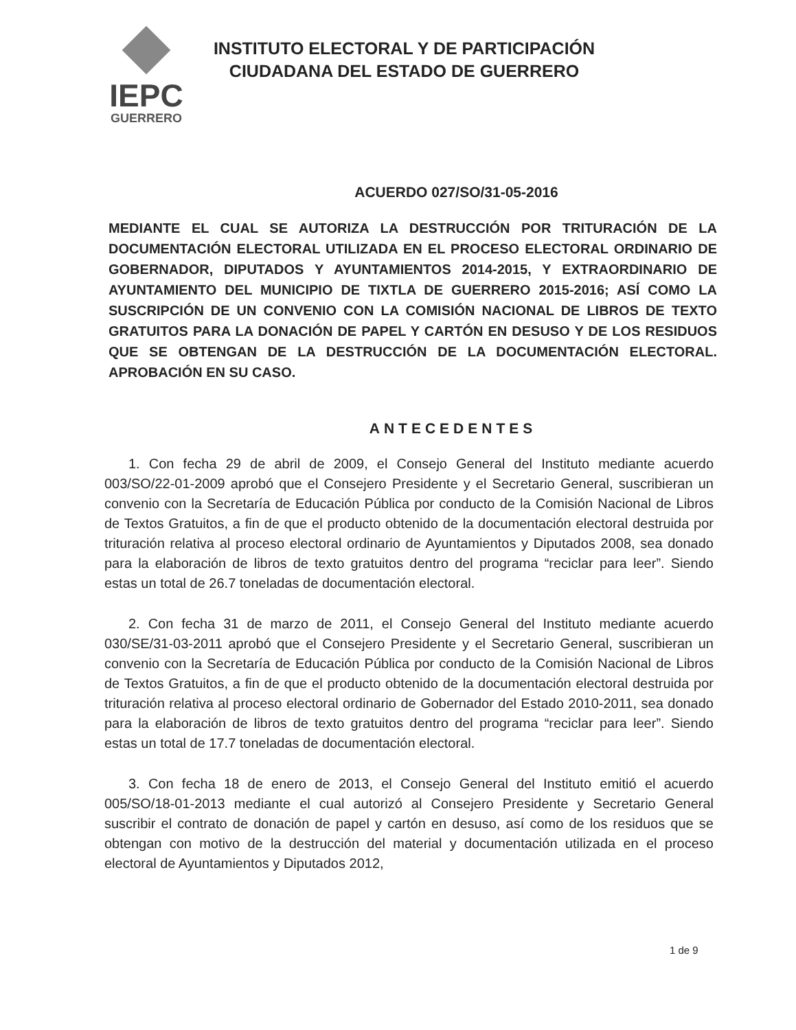IEPC
GUERRERO
INSTITUTO ELECTORAL Y DE PARTICIPACIÓN
CIUDADANA DEL ESTADO DE GUERRERO
ACUERDO 027/SO/31-05-2016
MEDIANTE EL CUAL SE AUTORIZA LA DESTRUCCIÓN POR TRITURACIÓN DE LA DOCUMENTACIÓN ELECTORAL UTILIZADA EN EL PROCESO ELECTORAL ORDINARIO DE GOBERNADOR, DIPUTADOS Y AYUNTAMIENTOS 2014-2015, Y EXTRAORDINARIO DE AYUNTAMIENTO DEL MUNICIPIO DE TIXTLA DE GUERRERO 2015-2016; ASÍ COMO LA SUSCRIPCIÓN DE UN CONVENIO CON LA COMISIÓN NACIONAL DE LIBROS DE TEXTO GRATUITOS PARA LA DONACIÓN DE PAPEL Y CARTÓN EN DESUSO Y DE LOS RESIDUOS QUE SE OBTENGAN DE LA DESTRUCCIÓN DE LA DOCUMENTACIÓN ELECTORAL. APROBACIÓN EN SU CASO.
ANTECEDENTES
1. Con fecha 29 de abril de 2009, el Consejo General del Instituto mediante acuerdo 003/SO/22-01-2009 aprobó que el Consejero Presidente y el Secretario General, suscribieran un convenio con la Secretaría de Educación Pública por conducto de la Comisión Nacional de Libros de Textos Gratuitos, a fin de que el producto obtenido de la documentación electoral destruida por trituración relativa al proceso electoral ordinario de Ayuntamientos y Diputados 2008, sea donado para la elaboración de libros de texto gratuitos dentro del programa “reciclar para leer”. Siendo estas un total de 26.7 toneladas de documentación electoral.
2. Con fecha 31 de marzo de 2011, el Consejo General del Instituto mediante acuerdo 030/SE/31-03-2011 aprobó que el Consejero Presidente y el Secretario General, suscribieran un convenio con la Secretaría de Educación Pública por conducto de la Comisión Nacional de Libros de Textos Gratuitos, a fin de que el producto obtenido de la documentación electoral destruida por trituración relativa al proceso electoral ordinario de Gobernador del Estado 2010-2011, sea donado para la elaboración de libros de texto gratuitos dentro del programa “reciclar para leer”. Siendo estas un total de 17.7 toneladas de documentación electoral.
3. Con fecha 18 de enero de 2013, el Consejo General del Instituto emitió el acuerdo 005/SO/18-01-2013 mediante el cual autorizó al Consejero Presidente y Secretario General suscribir el contrato de donación de papel y cartón en desuso, así como de los residuos que se obtengan con motivo de la destrucción del material y documentación utilizada en el proceso electoral de Ayuntamientos y Diputados 2012,
1 de 9